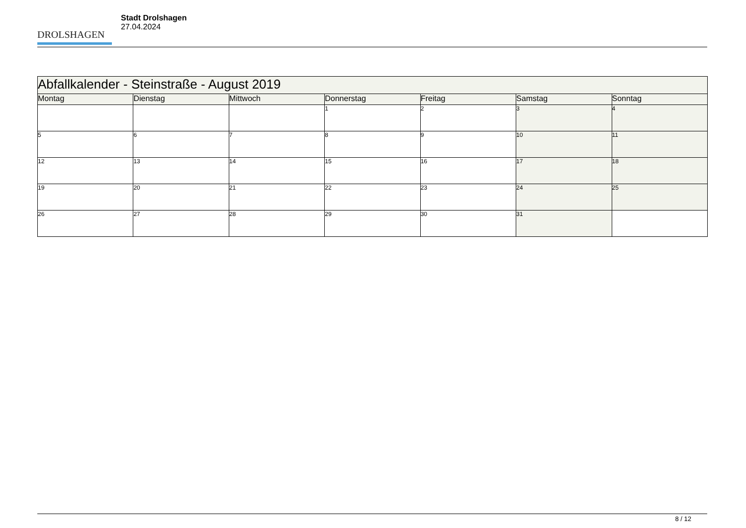DROLSHAGEN
Stadt Drolshagen
27.04.2024
| Abfallkalender - Steinstraße - August 2019 | | | | | | |
| Montag | Dienstag | Mittwoch | Donnerstag | Freitag | Samstag | Sonntag |
| | | | 1 | 2 | 3 | 4 |
| 5 | 6 | 7 | 8 | 9 | 10 | 11 |
| 12 | 13 | 14 | 15 | 16 | 17 | 18 |
| 19 | 20 | 21 | 22 | 23 | 24 | 25 |
| 26 | 27 | 28 | 29 | 30 | 31 | |
8 / 12